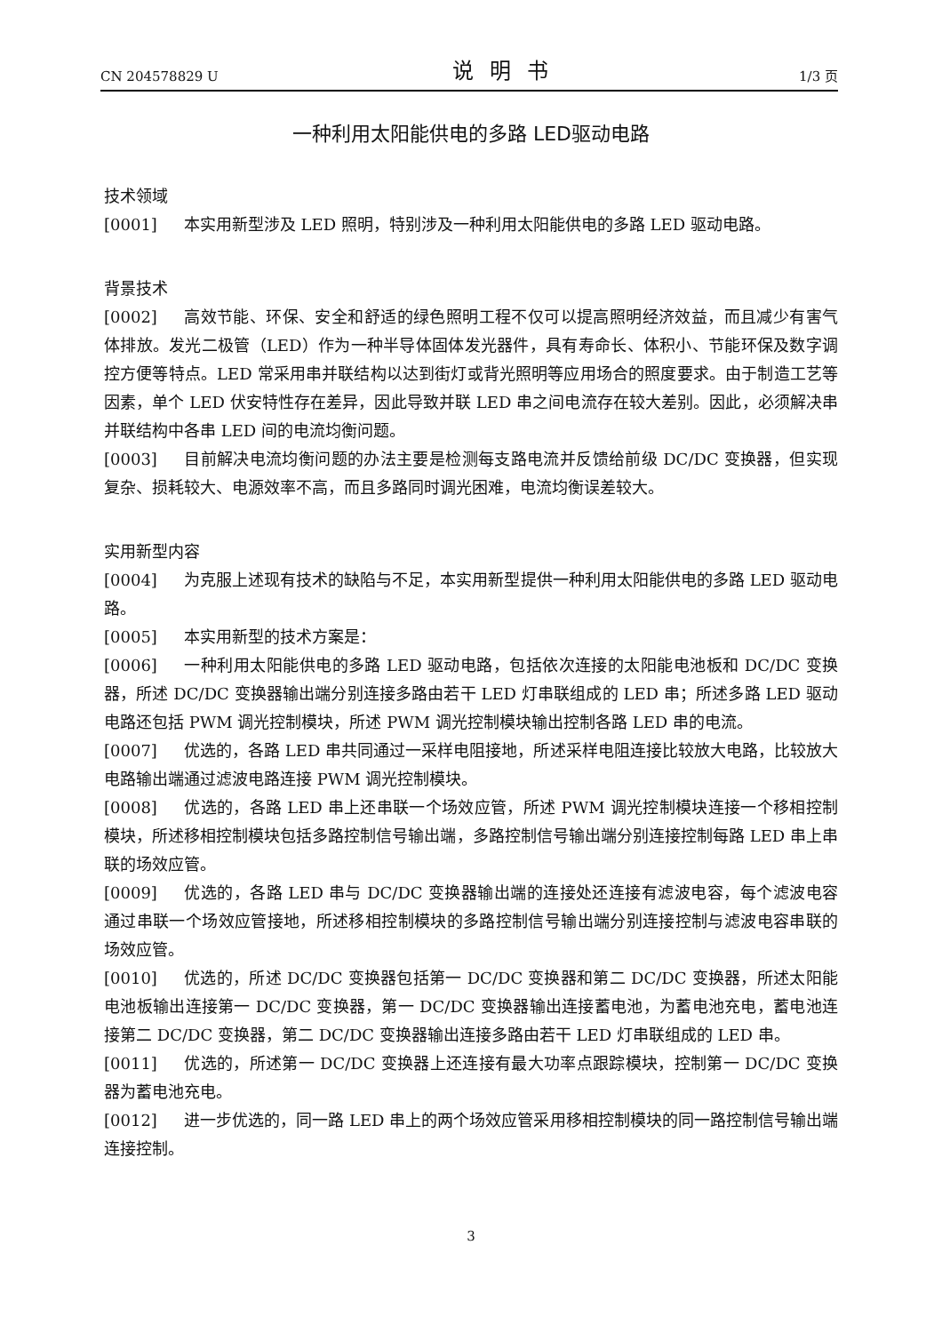CN 204578829 U 说明书 1/3 页
一种利用太阳能供电的多路 LED驱动电路
技术领域
[0001] 本实用新型涉及 LED 照明，特别涉及一种利用太阳能供电的多路 LED 驱动电路。
背景技术
[0002] 高效节能、环保、安全和舒适的绿色照明工程不仅可以提高照明经济效益，而且减少有害气体排放。发光二极管（LED）作为一种半导体固体发光器件，具有寿命长、体积小、节能环保及数字调控方便等特点。LED 常采用串并联结构以达到街灯或背光照明等应用场合的照度要求。由于制造工艺等因素，单个 LED 伏安特性存在差异，因此导致并联 LED 串之间电流存在较大差别。因此，必须解决串并联结构中各串 LED 间的电流均衡问题。
[0003] 目前解决电流均衡问题的办法主要是检测每支路电流并反馈给前级 DC/DC 变换器，但实现复杂、损耗较大、电源效率不高，而且多路同时调光困难，电流均衡误差较大。
实用新型内容
[0004] 为克服上述现有技术的缺陷与不足，本实用新型提供一种利用太阳能供电的多路 LED 驱动电路。
[0005] 本实用新型的技术方案是：
[0006] 一种利用太阳能供电的多路 LED 驱动电路，包括依次连接的太阳能电池板和 DC/DC 变换器，所述 DC/DC 变换器输出端分别连接多路由若干 LED 灯串联组成的 LED 串；所述多路 LED 驱动电路还包括 PWM 调光控制模块，所述 PWM 调光控制模块输出控制各路 LED 串的电流。
[0007] 优选的，各路 LED 串共同通过一采样电阻接地，所述采样电阻连接比较放大电路，比较放大电路输出端通过滤波电路连接 PWM 调光控制模块。
[0008] 优选的，各路 LED 串上还串联一个场效应管，所述 PWM 调光控制模块连接一个移相控制模块，所述移相控制模块包括多路控制信号输出端，多路控制信号输出端分别连接控制每路 LED 串上串联的场效应管。
[0009] 优选的，各路 LED 串与 DC/DC 变换器输出端的连接处还连接有滤波电容，每个滤波电容通过串联一个场效应管接地，所述移相控制模块的多路控制信号输出端分别连接控制与滤波电容串联的场效应管。
[0010] 优选的，所述 DC/DC 变换器包括第一 DC/DC 变换器和第二 DC/DC 变换器，所述太阳能电池板输出连接第一 DC/DC 变换器，第一 DC/DC 变换器输出连接蓄电池，为蓄电池充电，蓄电池连接第二 DC/DC 变换器，第二 DC/DC 变换器输出连接多路由若干 LED 灯串联组成的 LED 串。
[0011] 优选的，所述第一 DC/DC 变换器上还连接有最大功率点跟踪模块，控制第一 DC/DC 变换器为蓄电池充电。
[0012] 进一步优选的，同一路 LED 串上的两个场效应管采用移相控制模块的同一路控制信号输出端连接控制。
3